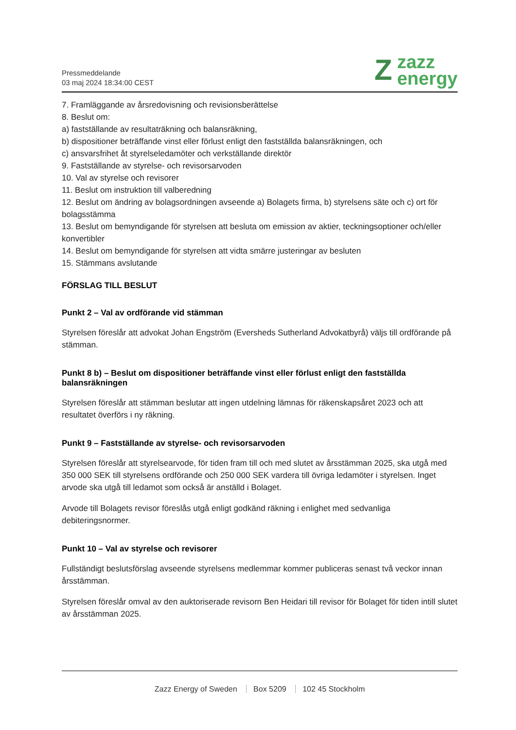Pressmeddelande
03 maj 2024 18:34:00 CEST
Z
zazz
energy
7. Framläggande av årsredovisning och revisionsberättelse
8. Beslut om:
a) fastställande av resultaträkning och balansräkning,
b) dispositioner beträffande vinst eller förlust enligt den fastställda balansräkningen, och
c) ansvarsfrihet åt styrelseledamöter och verkställande direktör
9. Fastställande av styrelse- och revisorsarvoden
10. Val av styrelse och revisorer
11. Beslut om instruktion till valberedning
12. Beslut om ändring av bolagsordningen avseende a) Bolagets firma, b) styrelsens säte och c) ort för bolagsstämma
13. Beslut om bemyndigande för styrelsen att besluta om emission av aktier, teckningsoptioner och/eller konvertibler
14. Beslut om bemyndigande för styrelsen att vidta smärre justeringar av besluten
15. Stämmans avslutande
FÖRSLAG TILL BESLUT
Punkt 2 – Val av ordförande vid stämman
Styrelsen föreslår att advokat Johan Engström (Eversheds Sutherland Advokatbyrå) väljs till ordförande på stämman.
Punkt 8 b) – Beslut om dispositioner beträffande vinst eller förlust enligt den fastställda balansräkningen
Styrelsen föreslår att stämman beslutar att ingen utdelning lämnas för räkenskapsåret 2023 och att resultatet överförs i ny räkning.
Punkt 9 – Fastställande av styrelse- och revisorsarvoden
Styrelsen föreslår att styrelsearvode, för tiden fram till och med slutet av årsstämman 2025, ska utgå med 350 000 SEK till styrelsens ordförande och 250 000 SEK vardera till övriga ledamöter i styrelsen. Inget arvode ska utgå till ledamot som också är anställd i Bolaget.
Arvode till Bolagets revisor föreslås utgå enligt godkänd räkning i enlighet med sedvanliga debiteringsnormer.
Punkt 10 – Val av styrelse och revisorer
Fullständigt beslutsförslag avseende styrelsens medlemmar kommer publiceras senast två veckor innan årsstämman.
Styrelsen föreslår omval av den auktoriserade revisorn Ben Heidari till revisor för Bolaget för tiden intill slutet av årsstämman 2025.
Zazz Energy of Sweden Box 5209 102 45 Stockholm